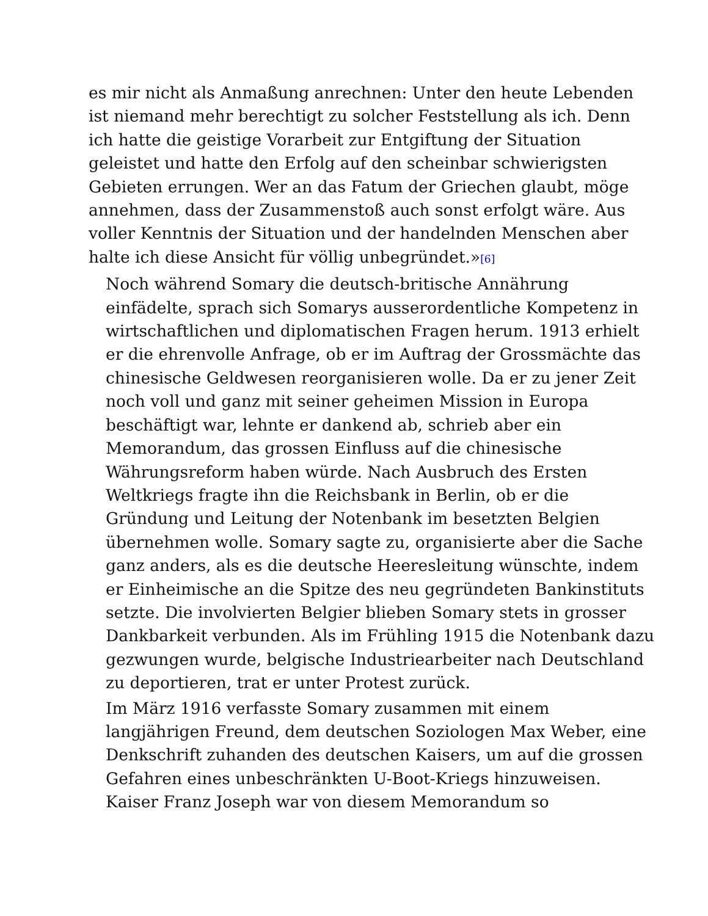es mir nicht als Anmaßung anrechnen: Unter den heute Lebenden
ist niemand mehr berechtigt zu solcher Feststellung als ich. Denn
ich hatte die geistige Vorarbeit zur Entgiftung der Situation
geleistet und hatte den Erfolg auf den scheinbar schwierigsten
Gebieten errungen. Wer an das Fatum der Griechen glaubt, möge
annehmen, dass der Zusammenstoß auch sonst erfolgt wäre. Aus
voller Kenntnis der Situation und der handelnden Menschen aber
halte ich diese Ansicht für völlig unbegründet.»<sup>[6]</sup>
Noch während Somary die deutsch-britische Annährung
einfädelte, sprach sich Somarys ausserordentliche Kompetenz in
wirtschaftlichen und diplomatischen Fragen herum. 1913 erhielt
er die ehrenvolle Anfrage, ob er im Auftrag der Grossmächte das
chinesische Geldwesen reorganisieren wolle. Da er zu jener Zeit
noch voll und ganz mit seiner geheimen Mission in Europa
beschäftigt war, lehnte er dankend ab, schrieb aber ein
Memorandum, das grossen Einfluss auf die chinesische
Währungsreform haben würde. Nach Ausbruch des Ersten
Weltkriegs fragte ihn die Reichsbank in Berlin, ob er die
Gründung und Leitung der Notenbank im besetzten Belgien
übernehmen wolle. Somary sagte zu, organisierte aber die Sache
ganz anders, als es die deutsche Heeresleitung wünschte, indem
er Einheimische an die Spitze des neu gegründeten Bankinstituts
setzte. Die involvierten Belgier blieben Somary stets in grosser
Dankbarkeit verbunden. Als im Frühling 1915 die Notenbank dazu
gezwungen wurde, belgische Industriearbeiter nach Deutschland
zu deportieren, trat er unter Protest zurück.
Im März 1916 verfasste Somary zusammen mit einem
langjährigen Freund, dem deutschen Soziologen Max Weber, eine
Denkschrift zuhanden des deutschen Kaisers, um auf die grossen
Gefahren eines unbeschränkten U-Boot-Kriegs hinzuweisen.
Kaiser Franz Joseph war von diesem Memorandum so